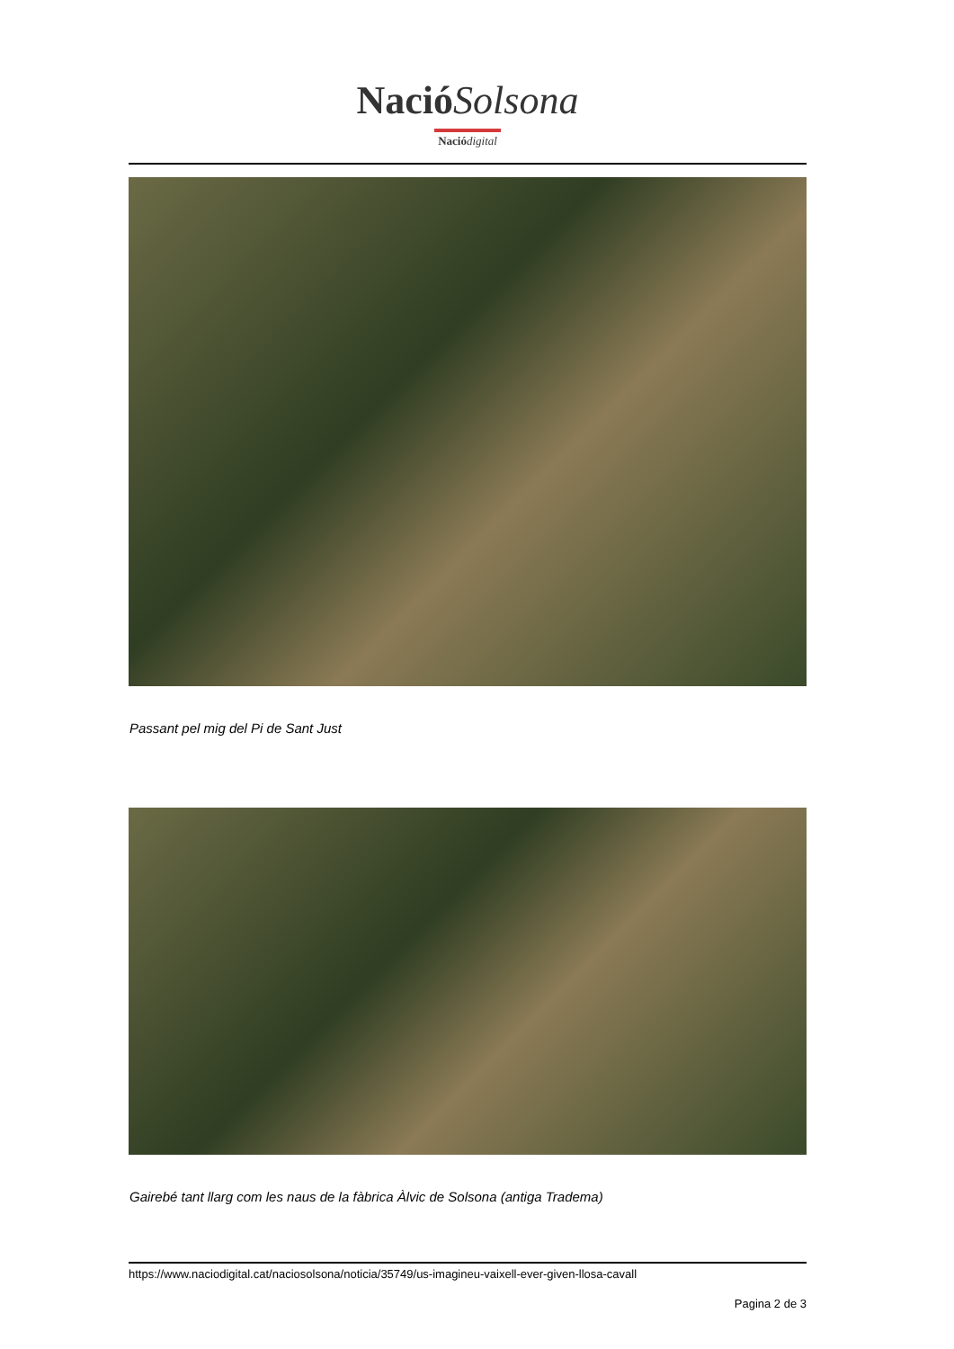Nació Solsona
Nació digital
Passant pel mig del Pi de Sant Just
Gairebé tant llarg com les naus de la fàbrica Àlvic de Solsona (antiga Tradema)
https://www.naciodigital.cat/naciosolsona/noticia/35749/us-imagineu-vaixell-ever-given-llosa-cavall
Pagina 2 de 3